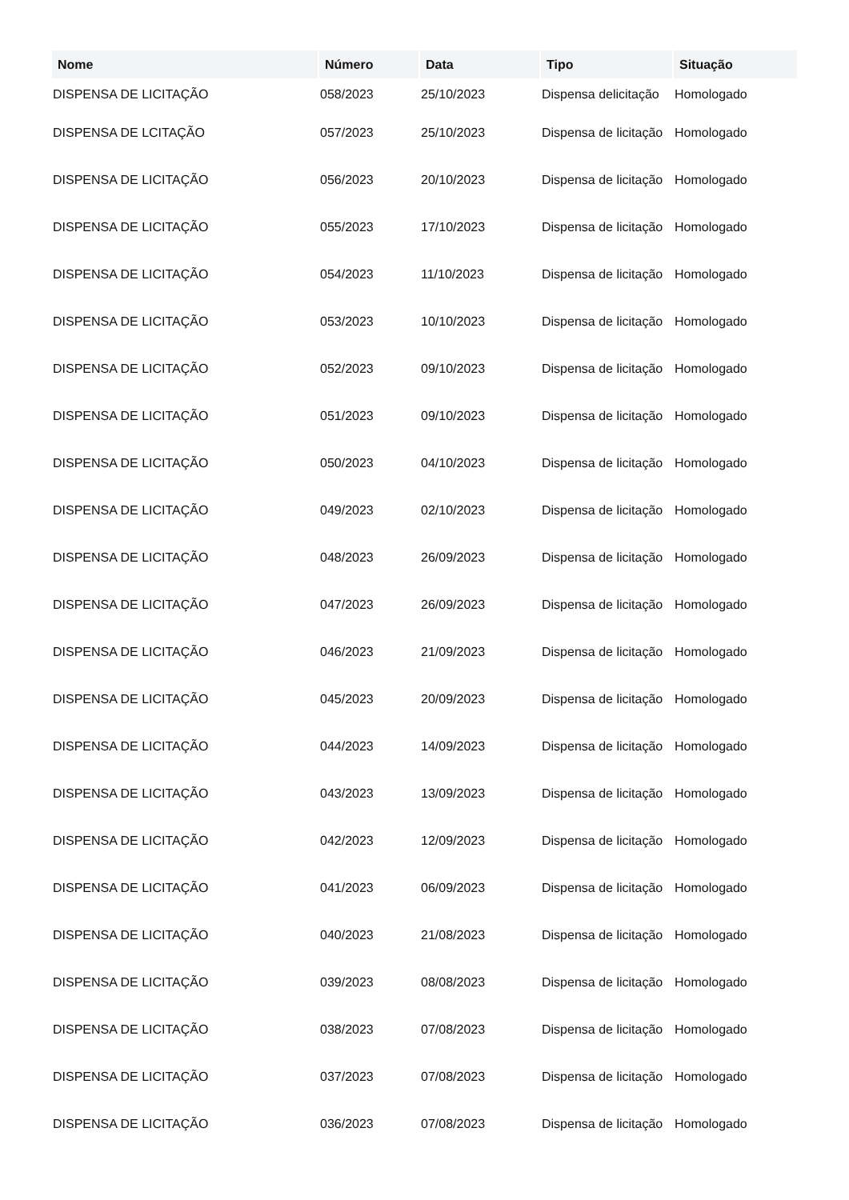| Nome | Número | Data | Tipo | Situação |
| --- | --- | --- | --- | --- |
| DISPENSA DE LICITAÇÃO | 058/2023 | 25/10/2023 | Dispensa delicitação | Homologado |
| DISPENSA DE LCITAÇÃO | 057/2023 | 25/10/2023 | Dispensa de licitação | Homologado |
| DISPENSA DE LICITAÇÃO | 056/2023 | 20/10/2023 | Dispensa de licitação | Homologado |
| DISPENSA DE LICITAÇÃO | 055/2023 | 17/10/2023 | Dispensa de licitação | Homologado |
| DISPENSA DE LICITAÇÃO | 054/2023 | 11/10/2023 | Dispensa de licitação | Homologado |
| DISPENSA DE LICITAÇÃO | 053/2023 | 10/10/2023 | Dispensa de licitação | Homologado |
| DISPENSA DE LICITAÇÃO | 052/2023 | 09/10/2023 | Dispensa de licitação | Homologado |
| DISPENSA DE LICITAÇÃO | 051/2023 | 09/10/2023 | Dispensa de licitação | Homologado |
| DISPENSA DE LICITAÇÃO | 050/2023 | 04/10/2023 | Dispensa de licitação | Homologado |
| DISPENSA DE LICITAÇÃO | 049/2023 | 02/10/2023 | Dispensa de licitação | Homologado |
| DISPENSA DE LICITAÇÃO | 048/2023 | 26/09/2023 | Dispensa de licitação | Homologado |
| DISPENSA DE LICITAÇÃO | 047/2023 | 26/09/2023 | Dispensa de licitação | Homologado |
| DISPENSA DE LICITAÇÃO | 046/2023 | 21/09/2023 | Dispensa de licitação | Homologado |
| DISPENSA DE LICITAÇÃO | 045/2023 | 20/09/2023 | Dispensa de licitação | Homologado |
| DISPENSA DE LICITAÇÃO | 044/2023 | 14/09/2023 | Dispensa de licitação | Homologado |
| DISPENSA DE LICITAÇÃO | 043/2023 | 13/09/2023 | Dispensa de licitação | Homologado |
| DISPENSA DE LICITAÇÃO | 042/2023 | 12/09/2023 | Dispensa de licitação | Homologado |
| DISPENSA DE LICITAÇÃO | 041/2023 | 06/09/2023 | Dispensa de licitação | Homologado |
| DISPENSA DE LICITAÇÃO | 040/2023 | 21/08/2023 | Dispensa de licitação | Homologado |
| DISPENSA DE LICITAÇÃO | 039/2023 | 08/08/2023 | Dispensa de licitação | Homologado |
| DISPENSA DE LICITAÇÃO | 038/2023 | 07/08/2023 | Dispensa de licitação | Homologado |
| DISPENSA DE LICITAÇÃO | 037/2023 | 07/08/2023 | Dispensa de licitação | Homologado |
| DISPENSA DE LICITAÇÃO | 036/2023 | 07/08/2023 | Dispensa de licitação | Homologado |